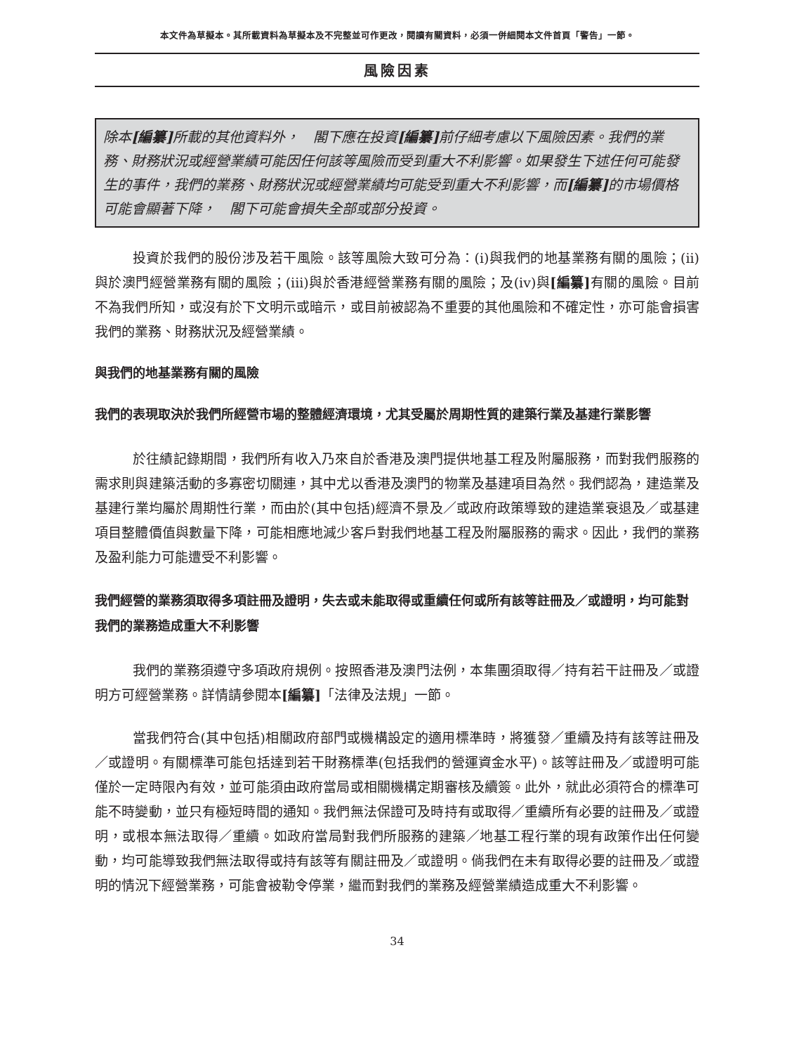本文件為草擬本。其所載資料為草擬本及不完整並可作更改，閱讀有關資料，必須一併細閱本文件首頁「警告」一節。
風險因素
除本[編纂] 所載的其他資料外，　閣下應在投資[編纂] 前仔細考慮以下風險因素。我們的業務、財務狀況或經營業績可能因任何該等風險而受到重大不利影響。如果發生下述任何可能發生的事件，我們的業務、財務狀況或經營業績均可能受到重大不利影響，而[編纂] 的市場價格可能會顯著下降，　閣下可能會損失全部或部分投資。
投資於我們的股份涉及若干風險。該等風險大致可分為：(i)與我們的地基業務有關的風險；(ii)與於澳門經營業務有關的風險；(iii)與於香港經營業務有關的風險；及(iv)與[編纂] 有關的風險。目前不為我們所知，或沒有於下文明示或暗示，或目前被認為不重要的其他風險和不確定性，亦可能會損害我們的業務、財務狀況及經營業績。
與我們的地基業務有關的風險
我們的表現取決於我們所經營市場的整體經濟環境，尤其受屬於周期性質的建築行業及基建行業影響
於往績記錄期間，我們所有收入乃來自於香港及澳門提供地基工程及附屬服務，而對我們服務的需求則與建築活動的多寡密切關連，其中尤以香港及澳門的物業及基建項目為然。我們認為，建造業及基建行業均屬於周期性行業，而由於(其中包括)經濟不景及／或政府政策導致的建造業衰退及／或基建項目整體價值與數量下降，可能相應地減少客戶對我們地基工程及附屬服務的需求。因此，我們的業務及盈利能力可能遭受不利影響。
我們經營的業務須取得多項註冊及證明，失去或未能取得或重續任何或所有該等註冊及／或證明，均可能對我們的業務造成重大不利影響
我們的業務須遵守多項政府規例。按照香港及澳門法例，本集團須取得／持有若干註冊及／或證明方可經營業務。詳情請參閱本[編纂]「法律及法規」一節。
當我們符合(其中包括)相關政府部門或機構設定的適用標準時，將獲發／重續及持有該等註冊及／或證明。有關標準可能包括達到若干財務標準(包括我們的營運資金水平)。該等註冊及／或證明可能僅於一定時限內有效，並可能須由政府當局或相關機構定期審核及續簽。此外，就此必須符合的標準可能不時變動，並只有極短時間的通知。我們無法保證可及時持有或取得／重續所有必要的註冊及／或證明，或根本無法取得／重續。如政府當局對我們所服務的建築／地基工程行業的現有政策作出任何變動，均可能導致我們無法取得或持有該等有關註冊及／或證明。倘我們在未有取得必要的註冊及／或證明的情況下經營業務，可能會被勒令停業，繼而對我們的業務及經營業績造成重大不利影響。
34